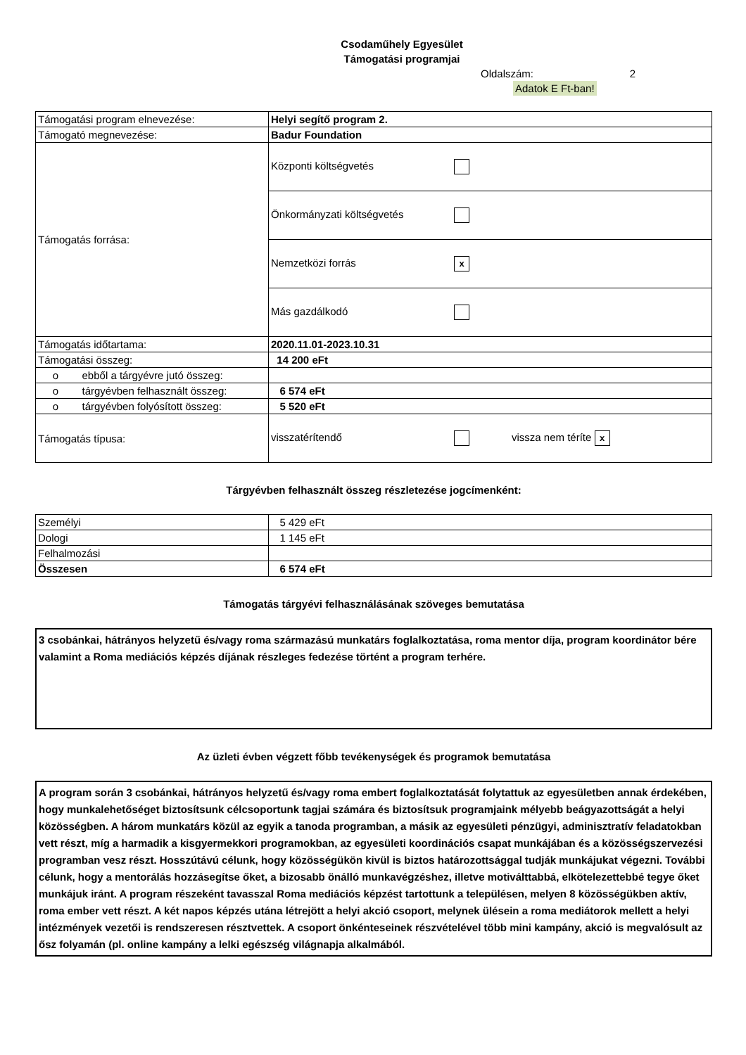Csodaműhely Egyesület
Támogatási programjai
Oldalszám: 2
Adatok E Ft-ban!
| Támogatási program elnevezése: | Helyi segítő program 2. |
| Támogató megnevezése: | Badur Foundation |
| Támogatás forrása: | Központi költségvetés |
| | Önkormányzati költségvetés |
| | Nemzetközi forrás x |
| | Más gazdálkodó |
| Támogatás időtartama: | 2020.11.01-2023.10.31 |
| Támogatási összeg: | 14 200 eFt |
| o ebből a tárgyévre jutó összeg: | |
| o tárgyévben felhasznált összeg: | 6 574 eFt |
| o tárgyévben folyósított összeg: | 5 520 eFt |
| Támogatás típusa: | visszatérítendő vissza nem téríte x |
Tárgyévben felhasznált összeg részletezése jogcímenként:
| Személyi | 5 429 eFt |
| Dologi | 1 145 eFt |
| Felhalmozási | |
| Összesen | 6 574 eFt |
Támogatás tárgyévi felhasználásának szöveges bemutatása
3 csobánkai, hátrányos helyzetű és/vagy roma származású munkatárs foglalkoztatása, roma mentor díja, program koordinátor bére valamint a Roma mediációs képzés díjának részleges fedezése történt a program terhére.
Az üzleti évben végzett főbb tevékenységek és programok bemutatása
A program során 3 csobánkai, hátrányos helyzetű és/vagy roma embert foglalkoztatását folytattuk az egyesületben annak érdekében, hogy munkalehetőséget biztosítsunk célcsoportunk tagjai számára és biztosítsuk programjaink mélyebb beágyazottságát a helyi közösségben. A három munkatárs közül az egyik a tanoda programban, a másik az egyesületi pénzügyi, adminisztratív feladatokban vett részt, míg a harmadik a kisgyermekkori programokban, az egyesületi koordinációs csapat munkájában és a közösségszervezési programban vesz részt. Hosszútávú célunk, hogy közösségükön kivül is biztos határozottsággal tudják munkájukat végezni. További célunk, hogy a mentorálás hozzásegítse őket, a bizosabb önálló munkavégzéshez, illetve motiválttabbá, elkötelezettebbé tegye őket munkájuk iránt. A program részeként tavasszal Roma mediációs képzést tartottunk a településen, melyen 8 közösségükben aktív, roma ember vett részt. A két napos képzés utána létrejött a helyi akció csoport, melynek ülésein a roma mediátorok mellett a helyi intézmények vezetői is rendszeresen résztvettek. A csoport önkénteseinek részvételével több mini kampány, akció is megvalósult az ősz folyamán (pl. online kampány a lelki egészség világnapja alkalmából.